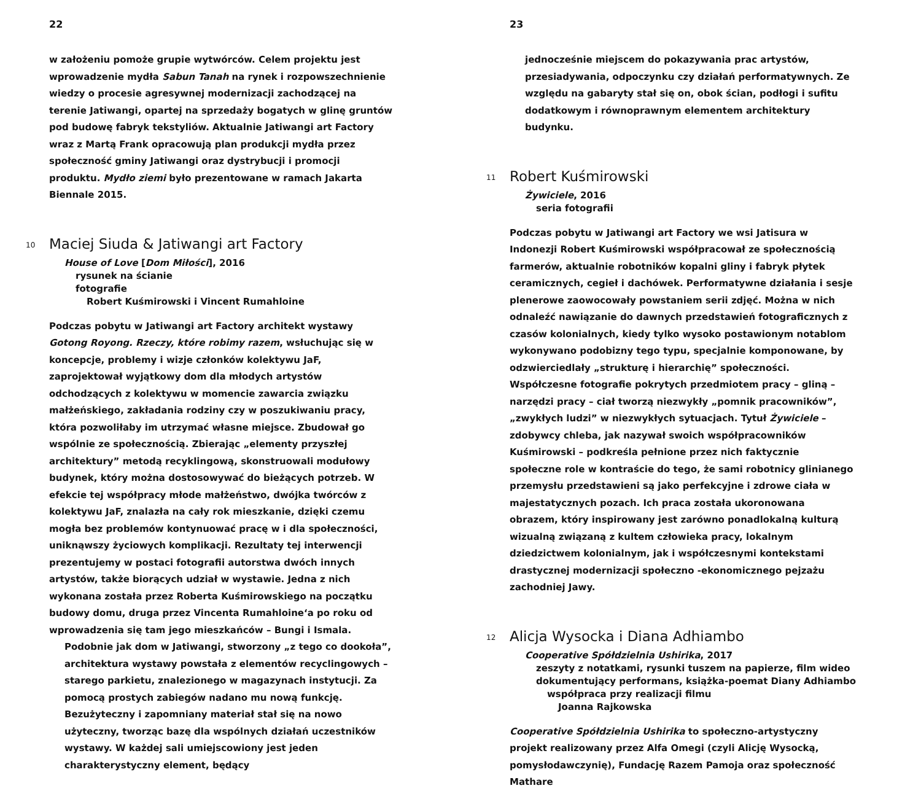22
w założeniu pomoże grupie wytwórców. Celem projektu jest wprowadzenie mydła Sabun Tanah na rynek i rozpowszechnienie wiedzy o procesie agresywnej modernizacji zachodzącej na terenie Jatiwangi, opartej na sprzedaży bogatych w glinę gruntów pod budowę fabryk tekstyliów. Aktualnie Jatiwangi art Factory wraz z Martą Frank opracowują plan produkcji mydła przez społeczność gminy Jatiwangi oraz dystrybucji i promocji produktu. Mydło ziemi było prezentowane w ramach Jakarta Biennale 2015.
<sup>10</sup> Maciej Siuda & Jatiwangi art Factory
House of Love [Dom Miłości], 2016
rysunek na ścianie
fotografie
Robert Kuśmirowski i Vincent Rumahloine
Podczas pobytu w Jatiwangi art Factory architekt wystawy Gotong Royong. Rzeczy, które robimy razem, wsłuchując się w koncepcje, problemy i wizje członków kolektywu JaF, zaprojektował wyjątkowy dom dla młodych artystów odchodzących z kolektywu w momencie zawarcia związku małżeńskiego, zakładania rodziny czy w poszukiwaniu pracy, która pozwoliłaby im utrzymać własne miejsce. Zbudował go wspólnie ze społecznością. Zbierając „elementy przyszłej architektury” metodą recyklingową, skonstruowali modułowy budynek, który można dostosowywać do bieżących potrzeb. W efekcie tej współpracy młode małżeństwo, dwójka twórców z kolektywu JaF, znalazła na cały rok mieszkanie, dzięki czemu mogła bez problemów kontynuować pracę w i dla społeczności, uniknąwszy życiowych komplikacji. Rezultaty tej interwencji prezentujemy w postaci fotografii autorstwa dwóch innych artystów, także biorących udział w wystawie. Jedna z nich wykonana została przez Roberta Kuśmirowskiego na początku budowy domu, druga przez Vincenta Rumahloine‘a po roku od wprowadzenia się tam jego mieszkańców – Bungi i Ismala.
Podobnie jak dom w Jatiwangi, stworzony „z tego co dookoła”, architektura wystawy powstała z elementów recyclingowych – starego parkietu, znalezionego w magazynach instytucji. Za pomocą prostych zabiegów nadano mu nową funkcję. Bezużyteczny i zapomniany materiał stał się na nowo użyteczny, tworząc bazę dla wspólnych działań uczestników wystawy. W każdej sali umiejscowiony jest jeden charakterystyczny element, będący
23
jednocześnie miejscem do pokazywania prac artystów, przesiadywania, odpoczynku czy działań performatywnych. Ze względu na gabaryty stał się on, obok ścian, podłogi i sufitu dodatkowym i równoprawnym elementem architektury budynku.
<sup>11</sup> Robert Kuśmirowski
Żywiciele, 2016
seria fotografii
Podczas pobytu w Jatiwangi art Factory we wsi Jatisura w Indonezji Robert Kuśmirowski współpracował ze społecznością farmerów, aktualnie robotników kopalni gliny i fabryk płytek ceramicznych, cegieł i dachówek. Performatywne działania i sesje plenerowe zaowocowały powstaniem serii zdjęć. Można w nich odnaleźć nawiązanie do dawnych przedstawień fotograficznych z czasów kolonialnych, kiedy tylko wysoko postawionym notablom wykonywano podobizny tego typu, specjalnie komponowane, by odzwierciedlały „strukturę i hierarchię” społeczności. Współczesne fotografie pokrytych przedmiotem pracy – gliną – narzędzi pracy – ciał tworzą niezwykły „pomnik pracowników”, „zwykłych ludzi” w niezwykłych sytuacjach. Tytuł Żywiciele – zdobywcy chleba, jak nazywał swoich współpracowników Kuśmirowski – podkreśla pełnione przez nich faktycznie społeczne role w kontraście do tego, że sami robotnicy glinianego przemysłu przedstawieni są jako perfekcyjne i zdrowe ciała w majestatycznych pozach. Ich praca została ukoronowana obrazem, który inspirowany jest zarówno ponadlokalną kulturą wizualną związaną z kultem człowieka pracy, lokalnym dziedzictwem kolonialnym, jak i współczesnymi kontekstami drastycznej modernizacji społeczno -ekonomicznego pejzażu zachodniej Jawy.
<sup>12</sup> Alicja Wysocka i Diana Adhiambo
Cooperative Spółdzielnia Ushirika, 2017
zeszyty z notatkami, rysunki tuszem na papierze, film wideo
dokumentujący performans, książka-poemat Diany Adhiambo
współpraca przy realizacji filmu
Joanna Rajkowska
Cooperative Spółdzielnia Ushirika to społeczno-artystyczny projekt realizowany przez Alfa Omegi (czyli Alicję Wysocką, pomysłodawczynię), Fundację Razem Pamoja oraz społeczność Mathare